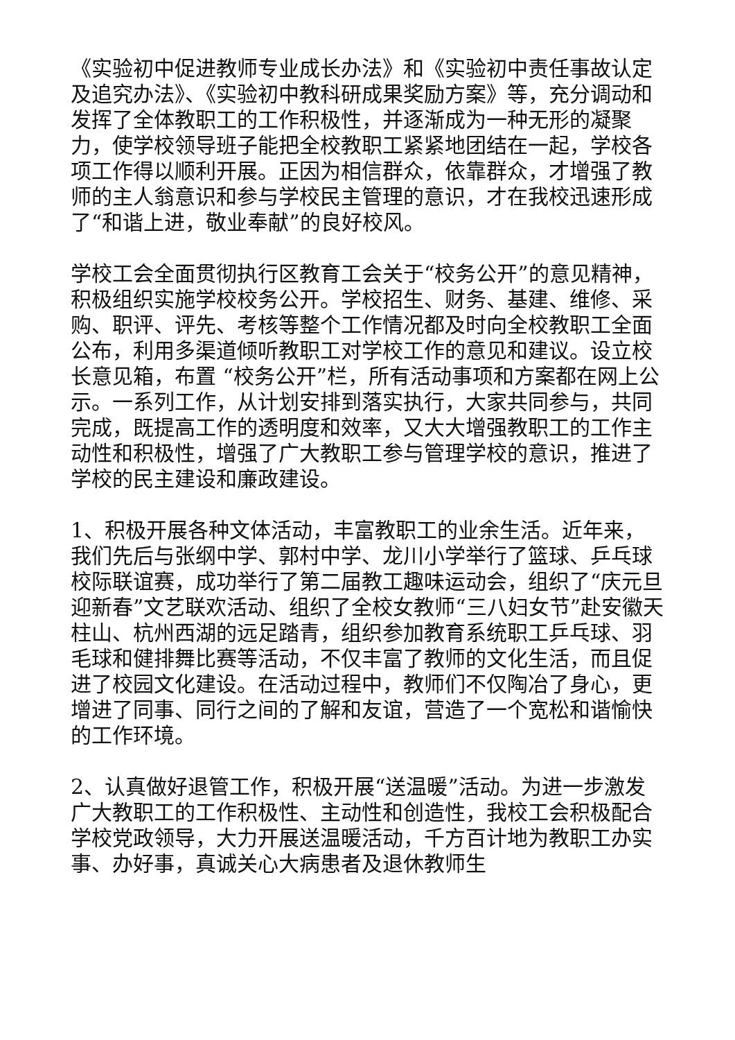《实验初中促进教师专业成长办法》和《实验初中责任事故认定及追究办法》、《实验初中教科研成果奖励方案》等，充分调动和发挥了全体教职工的工作积极性，并逐渐成为一种无形的凝聚力，使学校领导班子能把全校教职工紧紧地团结在一起，学校各项工作得以顺利开展。正因为相信群众，依靠群众，才增强了教师的主人翁意识和参与学校民主管理的意识，才在我校迅速形成了“和谐上进，敬业奉献”的良好校风。
学校工会全面贯彻执行区教育工会关于“校务公开”的意见精神，积极组织实施学校校务公开。学校招生、财务、基建、维修、采购、职评、评先、考核等整个工作情况都及时向全校教职工全面公布，利用多渠道倾听教职工对学校工作的意见和建议。设立校长意见箱，布置 “校务公开”栏，所有活动事项和方案都在网上公示。一系列工作，从计划安排到落实执行，大家共同参与，共同完成，既提高工作的透明度和效率，又大大增强教职工的工作主动性和积极性，增强了广大教职工参与管理学校的意识，推进了学校的民主建设和廉政建设。
1、积极开展各种文体活动，丰富教职工的业余生活。近年来，我们先后与张纲中学、郭村中学、龙川小学举行了篮球、乒乓球校际联谊赛，成功举行了第二届教工趣味运动会，组织了“庆元旦迎新春”文艺联欢活动、组织了全校女教师“三八妇女节”赴安徽天柱山、杭州西湖的远足踏青，组织参加教育系统职工乒乓球、羽毛球和健排舞比赛等活动，不仅丰富了教师的文化生活，而且促进了校园文化建设。在活动过程中，教师们不仅陶冶了身心，更增进了同事、同行之间的了解和友谊，营造了一个宽松和谐愉快的工作环境。
2、认真做好退管工作，积极开展“送温暖”活动。为进一步激发广大教职工的工作积极性、主动性和创造性，我校工会积极配合学校党政领导，大力开展送温暖活动，千方百计地为教职工办实事、办好事，真诚关心大病患者及退休教师生